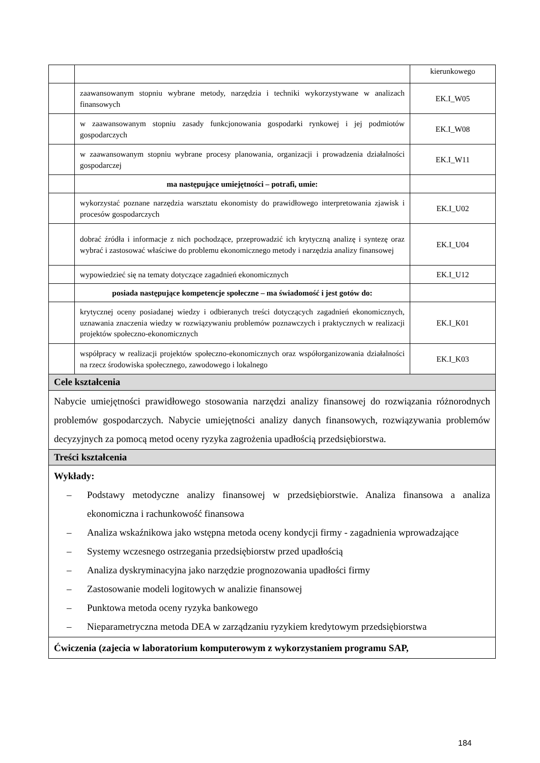| | | kierunkowego |
| | zaawansowanym stopniu wybrane metody, narzędzia i techniki wykorzystywane w analizach finansowych | EK.I_W05 |
| | w zaawansowanym stopniu zasady funkcjonowania gospodarki rynkowej i jej podmiotów gospodarczych | EK.I_W08 |
| | w zaawansowanym stopniu wybrane procesy planowania, organizacji i prowadzenia działalności gospodarczej | EK.I_W11 |
| | ma następujące umiejętności – potrafi, umie: | |
| | wykorzystać poznane narzędzia warsztatu ekonomisty do prawidłowego interpretowania zjawisk i procesów gospodarczych | EK.I_U02 |
| | dobrać źródła i informacje z nich pochodzące, przeprowadzić ich krytyczną analizę i syntezę oraz wybrać i zastosować właściwe do problemu ekonomicznego metody i narzędzia analizy finansowej | EK.I_U04 |
| | wypowiedzieć się na tematy dotyczące zagadnień ekonomicznych | EK.I_U12 |
| | posiada następujące kompetencje społeczne – ma świadomość i jest gotów do: | |
| | krytycznej oceny posiadanej wiedzy i odbieranych treści dotyczących zagadnień ekonomicznych, uznawania znaczenia wiedzy w rozwiązywaniu problemów poznawczych i praktycznych w realizacji projektów społeczno-ekonomicznych | EK.I_K01 |
| | współpracy w realizacji projektów społeczno-ekonomicznych oraz współorganizowania działalności na rzecz środowiska społecznego, zawodowego i lokalnego | EK.I_K03 |
| Cele kształcenia | | |
| Nabycie umiejętności prawidłowego stosowania narzędzi analizy finansowej do rozwiązania różnorodnych problemów gospodarczych. Nabycie umiejętności analizy danych finansowych, rozwiązywania problemów decyzyjnych za pomocą metod oceny ryzyka zagrożenia upadłością przedsiębiorstwa. | | |
| Treści kształcenia | | |
| Wykłady: – Podstawy metodyczne analizy finansowej w przedsiębiorstwie. Analiza finansowa a analiza ekonomiczna i rachunkowość finansowa – Analiza wskaźnikowa jako wstępna metoda oceny kondycji firmy - zagadnienia wprowadzające – Systemy wczesnego ostrzegania przedsiębiorstw przed upadłością – Analiza dyskryminacyjna jako narzędzie prognozowania upadłości firmy – Zastosowanie modeli logitowych w analizie finansowej – Punktowa metoda oceny ryzyka bankowego – Nieparametryczna metoda DEA w zarządzaniu ryzykiem kredytowym przedsiębiorstwa | | |
| Ćwiczenia (zajecia w laboratorium komputerowym z wykorzystaniem programu SAP, | | |
184